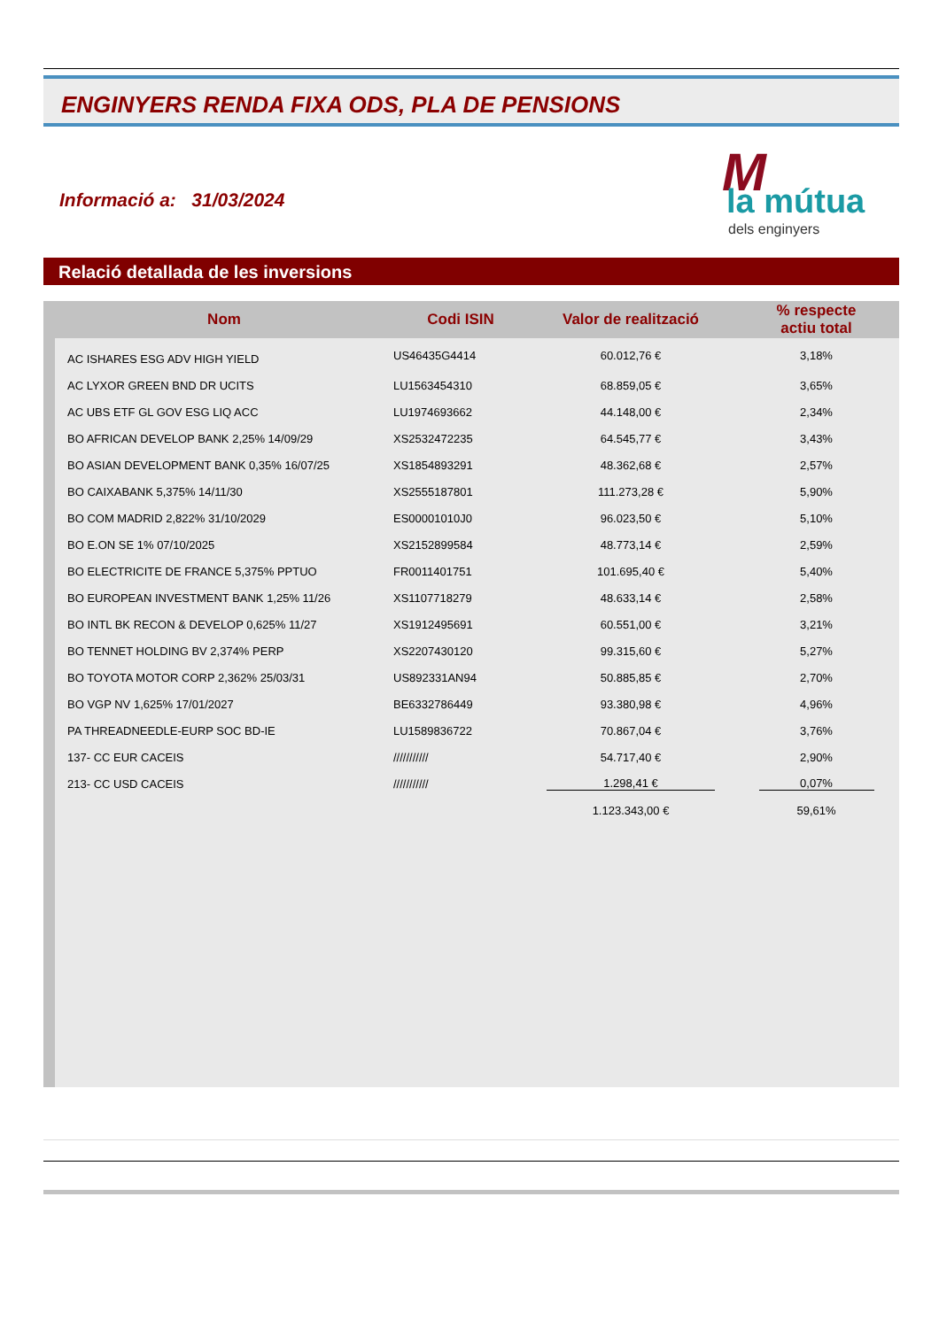ENGINYERS RENDA FIXA ODS, PLA DE PENSIONS
Informació a: 31/03/2024
M la mútua
dels enginyers
Relació detallada de les inversions
| Nom | Codi ISIN | Valor de realització | % respecte actiu total |
| --- | --- | --- | --- |
| AC ISHARES ESG ADV HIGH YIELD | US46435G4414 | 60.012,76 € | 3,18% |
| AC LYXOR GREEN BND DR UCITS | LU1563454310 | 68.859,05 € | 3,65% |
| AC UBS ETF GL GOV ESG LIQ ACC | LU1974693662 | 44.148,00 € | 2,34% |
| BO AFRICAN DEVELOP BANK 2,25% 14/09/29 | XS2532472235 | 64.545,77 € | 3,43% |
| BO ASIAN DEVELOPMENT BANK 0,35% 16/07/25 | XS1854893291 | 48.362,68 € | 2,57% |
| BO CAIXABANK 5,375% 14/11/30 | XS2555187801 | 111.273,28 € | 5,90% |
| BO COM MADRID 2,822% 31/10/2029 | ES00001010J0 | 96.023,50 € | 5,10% |
| BO E.ON SE 1% 07/10/2025 | XS2152899584 | 48.773,14 € | 2,59% |
| BO ELECTRICITE DE FRANCE 5,375% PPTUO | FR0011401751 | 101.695,40 € | 5,40% |
| BO EUROPEAN INVESTMENT BANK 1,25% 11/26 | XS1107718279 | 48.633,14 € | 2,58% |
| BO INTL BK RECON & DEVELOP 0,625% 11/27 | XS1912495691 | 60.551,00 € | 3,21% |
| BO TENNET HOLDING BV 2,374% PERP | XS2207430120 | 99.315,60 € | 5,27% |
| BO TOYOTA MOTOR CORP 2,362% 25/03/31 | US892331AN94 | 50.885,85 € | 2,70% |
| BO VGP NV 1,625% 17/01/2027 | BE6332786449 | 93.380,98 € | 4,96% |
| PA THREADNEEDLE-EURP SOC BD-IE | LU1589836722 | 70.867,04 € | 3,76% |
| 137- CC EUR CACEIS | /////////// | 54.717,40 € | 2,90% |
| 213- CC USD CACEIS | /////////// | 1.298,41 € | 0,07% |
| | | 1.123.343,00 € | 59,61% |